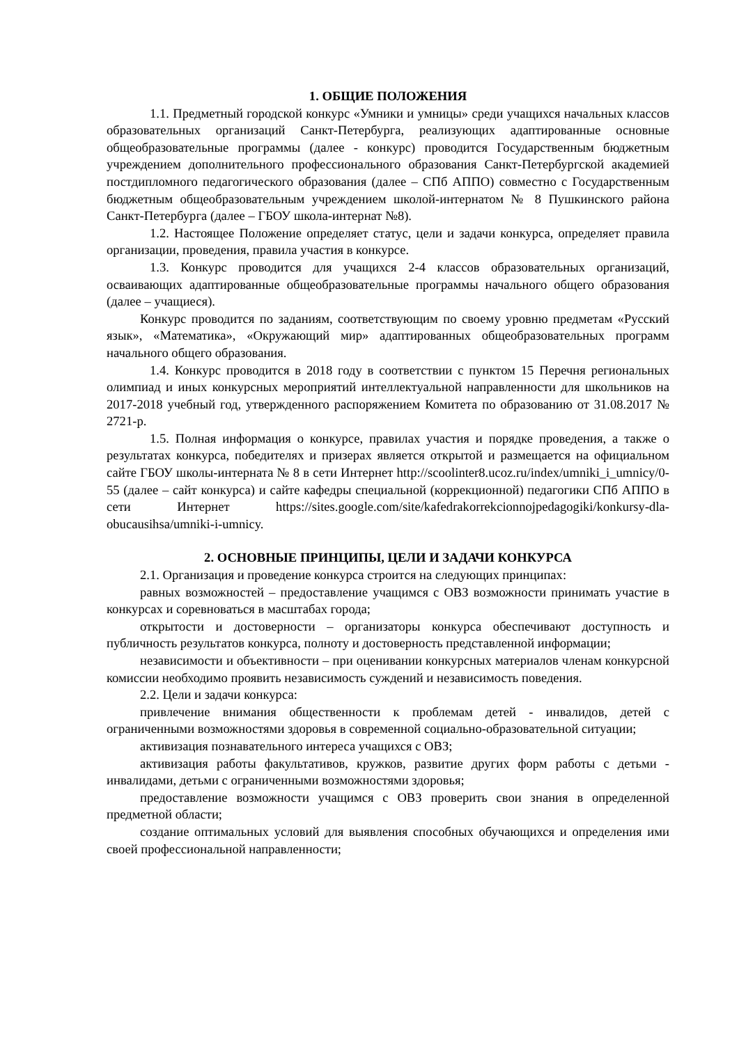1. ОБЩИЕ ПОЛОЖЕНИЯ
1.1. Предметный городской конкурс «Умники и умницы» среди учащихся начальных классов образовательных организаций Санкт-Петербурга, реализующих адаптированные основные общеобразовательные программы (далее - конкурс) проводится Государственным бюджетным учреждением дополнительного профессионального образования Санкт-Петербургской академией постдипломного педагогического образования (далее – СПб АППО) совместно с Государственным бюджетным общеобразовательным учреждением школой-интернатом № 8 Пушкинского района Санкт-Петербурга (далее – ГБОУ школа-интернат №8).
1.2. Настоящее Положение определяет статус, цели и задачи конкурса, определяет правила организации, проведения, правила участия в конкурсе.
1.3. Конкурс проводится для учащихся 2-4 классов образовательных организаций, осваивающих адаптированные общеобразовательные программы начального общего образования (далее – учащиеся).
Конкурс проводится по заданиям, соответствующим по своему уровню предметам «Русский язык», «Математика», «Окружающий мир» адаптированных общеобразовательных программ начального общего образования.
1.4. Конкурс проводится в 2018 году в соответствии с пунктом 15 Перечня региональных олимпиад и иных конкурсных мероприятий интеллектуальной направленности для школьников на 2017-2018 учебный год, утвержденного распоряжением Комитета по образованию от 31.08.2017 № 2721-р.
1.5. Полная информация о конкурсе, правилах участия и порядке проведения, а также о результатах конкурса, победителях и призерах является открытой и размещается на официальном сайте ГБОУ школы-интерната № 8 в сети Интернет http://scoolinter8.ucoz.ru/index/umniki_i_umnicy/0-55 (далее – сайт конкурса) и сайте кафедры специальной (коррекционной) педагогики СПб АППО в сети Интернет https://sites.google.com/site/kafedrakorrekcionnojpedagogiki/konkursy-dla-obucausihsa/umniki-i-umnicy.
2. ОСНОВНЫЕ ПРИНЦИПЫ, ЦЕЛИ И ЗАДАЧИ КОНКУРСА
2.1. Организация и проведение конкурса строится на следующих принципах:
равных возможностей – предоставление учащимся с ОВЗ возможности принимать участие в конкурсах и соревноваться в масштабах города;
открытости и достоверности – организаторы конкурса обеспечивают доступность и публичность результатов конкурса, полноту и достоверность представленной информации;
независимости и объективности – при оценивании конкурсных материалов членам конкурсной комиссии необходимо проявить независимость суждений и независимость поведения.
2.2. Цели и задачи конкурса:
привлечение внимания общественности к проблемам детей - инвалидов, детей с ограниченными возможностями здоровья в современной социально-образовательной ситуации;
активизация познавательного интереса учащихся с ОВЗ;
активизация работы факультативов, кружков, развитие других форм работы с детьми - инвалидами, детьми с ограниченными возможностями здоровья;
предоставление возможности учащимся с ОВЗ проверить свои знания в определенной предметной области;
создание оптимальных условий для выявления способных обучающихся и определения ими своей профессиональной направленности;